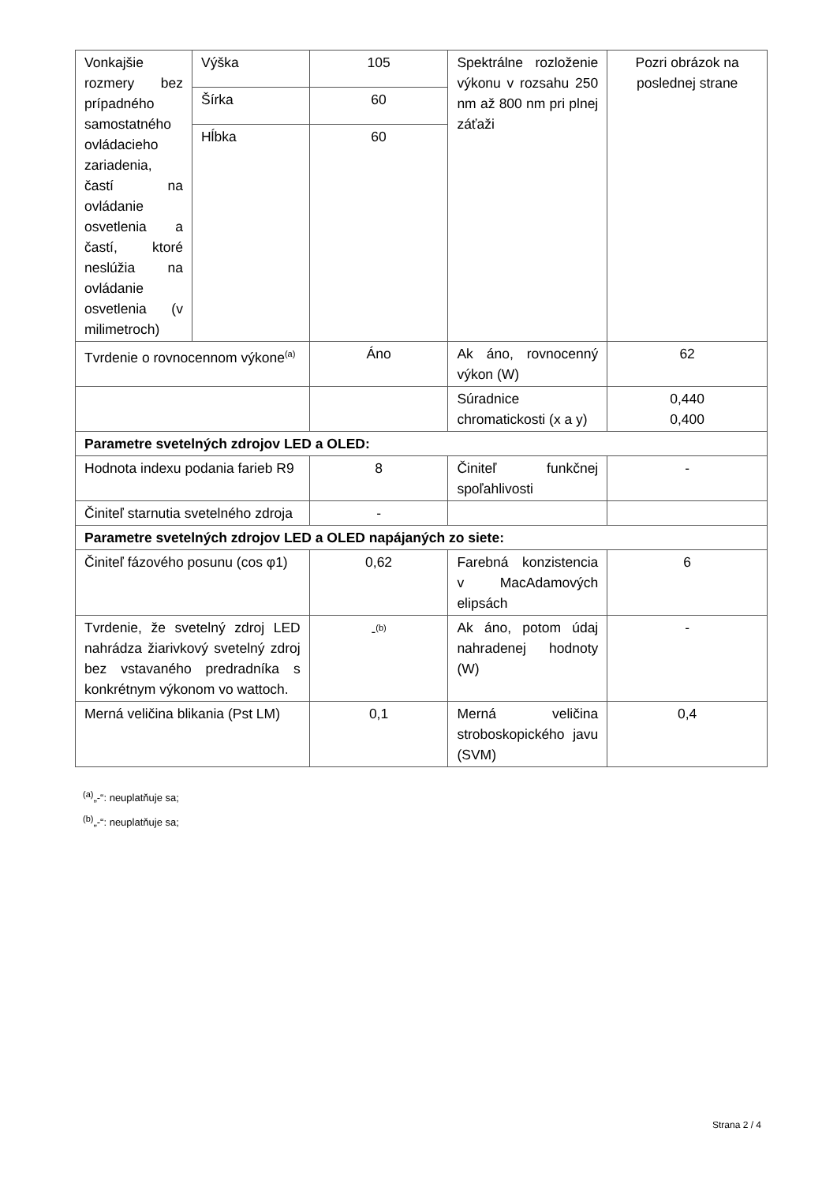| Vonkajšie rozmery bez prípadného samostatného ovládacieho zariadenia, častí na ovládanie osvetlenia a častí, ktoré neslúžia na ovládanie osvetlenia (v milimetroch) | Výška | 105 | Spektrálne rozloženie výkonu v rozsahu 250 nm až 800 nm pri plnej záťaži | Pozri obrázok na poslednej strane |
| | Šírka | 60 | | |
| | Hĺbka | 60 | | |
| Tvrdenie o rovnocennom výkone<sup>(a)</sup> | | Áno | Ak áno, rovnocenný výkon (W) | 62 |
| | | | Súradnice chromatickosti (x a y) | 0,440 0,400 |
| Parametre svetelných zdrojov LED a OLED: | | | | |
| Hodnota indexu podania farieb R9 | | 8 | Činiteľ funkčnej spoľahlivosti | - |
| Činiteľ starnutia svetelného zdroja | | - | | |
| Parametre svetelných zdrojov LED a OLED napájaných zo siete: | | | | |
| Činiteľ fázového posunu (cos φ1) | | 0,62 | Farebná konzistencia v MacAdamových elipsách | 6 |
| Tvrdenie, že svetelný zdroj LED nahrádza žiarivkový svetelný zdroj bez vstavaného predradníka s konkrétnym výkonom vo wattoch. | | -<sup>(b)</sup> | Ak áno, potom údaj nahradenej hodnoty (W) | - |
| Merná veličina blikania (Pst LM) | | 0,1 | Merná veličina stroboskopického javu (SVM) | 0,4 |
<sup>(a)</sup>„-“: neuplatňuje sa;
<sup>(b)</sup>„-“: neuplatňuje sa;
Strana 2 / 4